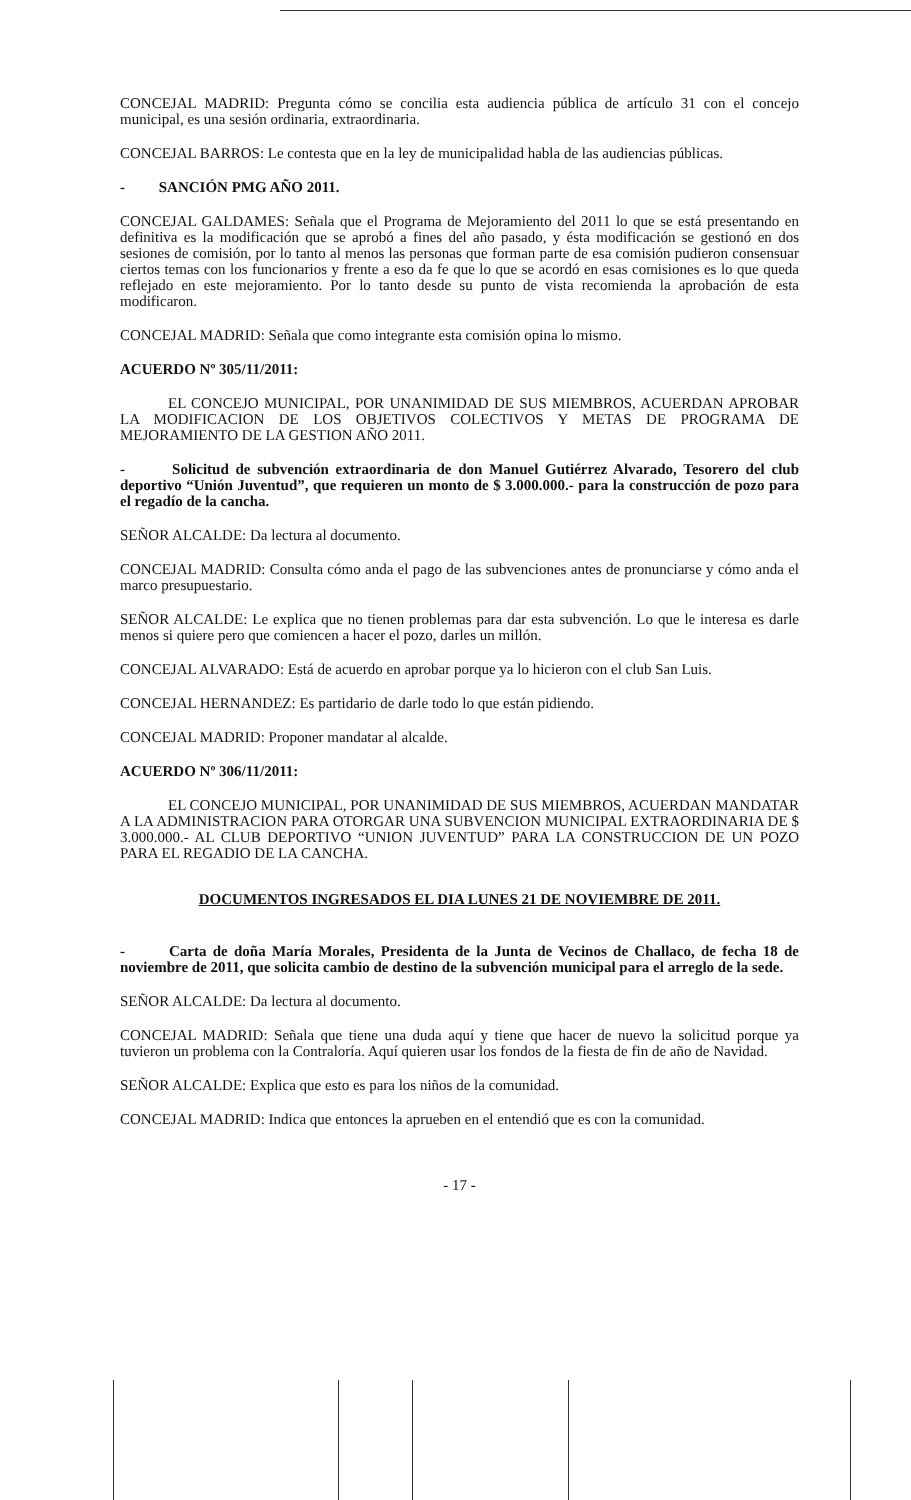CONCEJAL MADRID: Pregunta cómo se concilia esta audiencia pública de artículo 31 con el concejo municipal, es una sesión ordinaria, extraordinaria.
CONCEJAL BARROS: Le contesta que en la ley de municipalidad habla de las audiencias públicas.
- SANCIÓN PMG AÑO 2011.
CONCEJAL GALDAMES: Señala que el Programa de Mejoramiento del 2011 lo que se está presentando en definitiva es la modificación que se aprobó a fines del año pasado, y ésta modificación se gestionó en dos sesiones de comisión, por lo tanto al menos las personas que forman parte de esa comisión pudieron consensuar ciertos temas con los funcionarios y frente a eso da fe que lo que se acordó en esas comisiones es lo que queda reflejado en este mejoramiento. Por lo tanto desde su punto de vista recomienda la aprobación de esta modificaron.
CONCEJAL MADRID: Señala que como integrante esta comisión opina lo mismo.
ACUERDO Nº 305/11/2011:
EL CONCEJO MUNICIPAL, POR UNANIMIDAD DE SUS MIEMBROS, ACUERDAN APROBAR LA MODIFICACION DE LOS OBJETIVOS COLECTIVOS Y METAS DE PROGRAMA DE MEJORAMIENTO DE LA GESTION AÑO 2011.
- Solicitud de subvención extraordinaria de don Manuel Gutiérrez Alvarado, Tesorero del club deportivo “Unión Juventud”, que requieren un monto de $ 3.000.000.- para la construcción de pozo para el regadío de la cancha.
SEÑOR ALCALDE: Da lectura al documento.
CONCEJAL MADRID: Consulta cómo anda el pago de las subvenciones antes de pronunciarse y cómo anda el marco presupuestario.
SEÑOR ALCALDE: Le explica que no tienen problemas para dar esta subvención. Lo que le interesa es darle menos si quiere pero que comiencen a hacer el pozo, darles un millón.
CONCEJAL ALVARADO: Está de acuerdo en aprobar porque ya lo hicieron con el club San Luis.
CONCEJAL HERNANDEZ: Es partidario de darle todo lo que están pidiendo.
CONCEJAL MADRID: Proponer mandatar al alcalde.
ACUERDO Nº 306/11/2011:
EL CONCEJO MUNICIPAL, POR UNANIMIDAD DE SUS MIEMBROS, ACUERDAN MANDATAR A LA ADMINISTRACION PARA OTORGAR UNA SUBVENCION MUNICIPAL EXTRAORDINARIA DE $ 3.000.000.- AL CLUB DEPORTIVO “UNION JUVENTUD” PARA LA CONSTRUCCION DE UN POZO PARA EL REGADIO DE LA CANCHA.
DOCUMENTOS INGRESADOS EL DIA LUNES 21 DE NOVIEMBRE DE 2011.
- Carta de doña María Morales, Presidenta de la Junta de Vecinos de Challaco, de fecha 18 de noviembre de 2011, que solicita cambio de destino de la subvención municipal para el arreglo de la sede.
SEÑOR ALCALDE: Da lectura al documento.
CONCEJAL MADRID: Señala que tiene una duda aquí y tiene que hacer de nuevo la solicitud porque ya tuvieron un problema con la Contraloría. Aquí quieren usar los fondos de la fiesta de fin de año de Navidad.
SEÑOR ALCALDE: Explica que esto es para los niños de la comunidad.
CONCEJAL MADRID: Indica que entonces la aprueben en el entendió que es con la comunidad.
- 17 -